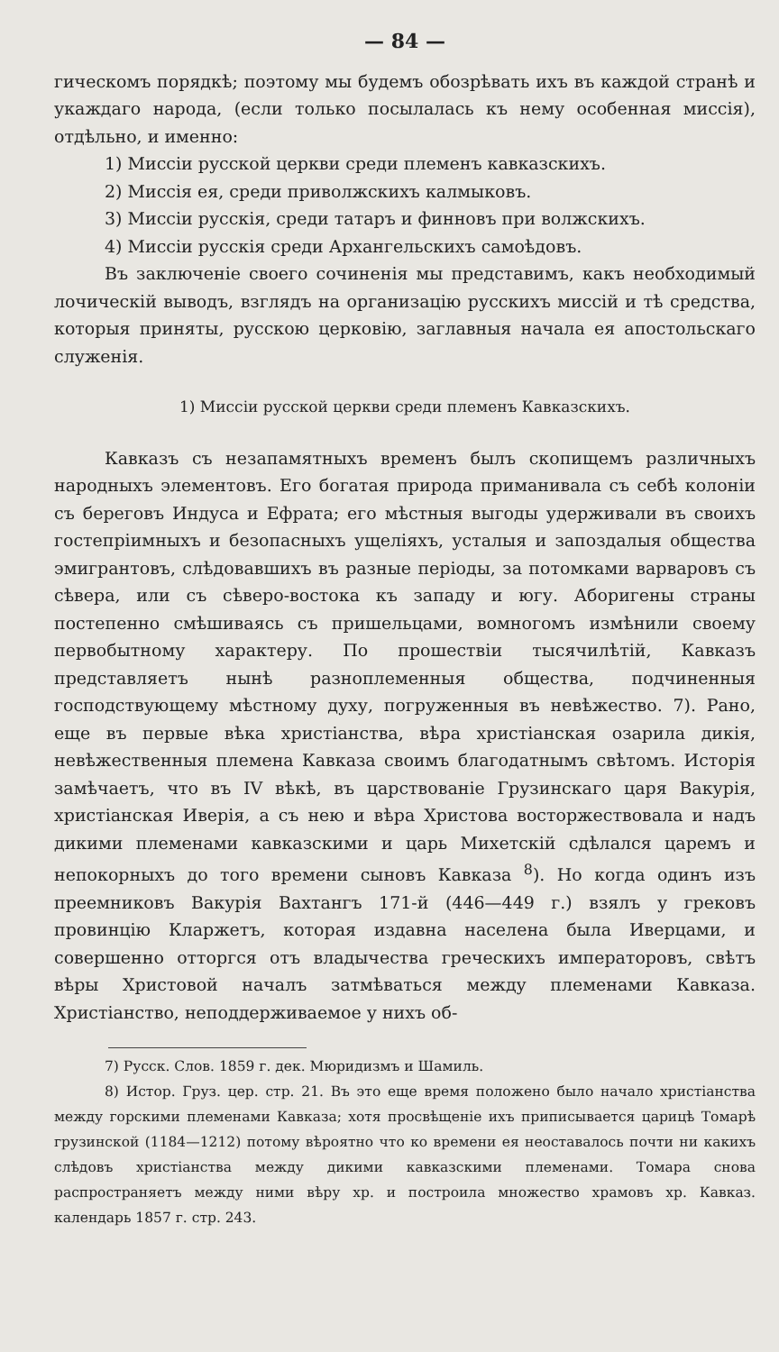— 84 —
гическомъ порядкѣ; поэтому мы будемъ обозрѣвать ихъ въ каждой странѣ и укаждаго народа, (если только посылалась къ нему особенная миссія), отдѣльно, и именно:
1) Миссіи русской церкви среди племенъ кавказскихъ.
2) Миссія ея, среди приволжскихъ калмыковъ.
3) Миссіи русскія, среди татаръ и финновъ при волжскихъ.
4) Миссіи русскія среди Архангельскихъ самоѣдовъ.
Въ заключеніе своего сочиненія мы представимъ, какъ необходимый лочическій выводъ, взглядъ на организацію русскихъ миссій и тѣ средства, которыя приняты, русскою церковію, заглавныя начала ея апостольскаго служенія.
1) Миссіи русской церкви среди племенъ Кавказскихъ.
Кавказъ съ незапамятныхъ временъ былъ скопищемъ различныхъ народныхъ элементовъ. Его богатая природа приманивала съ себѣ колоніи съ береговъ Индуса и Ефрата; его мѣстныя выгоды удерживали въ своихъ гостепріимныхъ и безопасныхъ ущеліяхъ, усталыя и запоздалыя общества эмигрантовъ, слѣдовавшихъ въ разные періоды, за потомками варваровъ съ сѣвера, или съ сѣверо-востока къ западу и югу. Аборигены страны постепенно смѣшиваясь съ пришельцами, вомногомъ измѣнили своему первобытному характеру. По прошествіи тысячилѣтій, Кавказъ представляетъ нынѣ разноплеменныя общества, подчиненныя господствующему мѣстному духу, погруженныя въ невѣжество. 7). Рано, еще въ первые вѣка христіанства, вѣра христіанская озарила дикія, невѣжественныя племена Кавказа своимъ благодатнымъ свѣтомъ. Исторія замѣчаетъ, что въ IV вѣкѣ, въ царствованіе Грузинскаго царя Вакурія, христіанская Иверія, а съ нею и вѣра Христова восторжествовала и надъ дикими племенами кавказскими и царь Михетскій сдѣлался царемъ и непокорныхъ до того времени сыновъ Кавказа <sup>8</sup>). Но когда одинъ изъ преемниковъ Вакурія Вахтангъ 171-й (446—449 г.) взялъ у грековъ провинцію Кларжетъ, которая издавна населена была Иверцами, и совершенно отторгся отъ владычества греческихъ императоровъ, свѣтъ вѣры Христовой началъ затмѣваться между племенами Кавказа. Христіанство, неподдерживаемое у нихъ об-
7) Русск. Слов. 1859 г. дек. Мюридизмъ и Шамиль.
8) Истор. Груз. цер. стр. 21. Въ это еще время положено было начало христіанства между горскими племенами Кавказа; хотя просвѣщеніе ихъ приписывается царицѣ Томарѣ грузинской (1184—1212) потому вѣроятно что ко времени ея неоставалось почти ни какихъ слѣдовъ христіанства между дикими кавказскими племенами. Томара снова распространяетъ между ними вѣру хр. и построила множество храмовъ хр. Кавказ. календарь 1857 г. стр. 243.